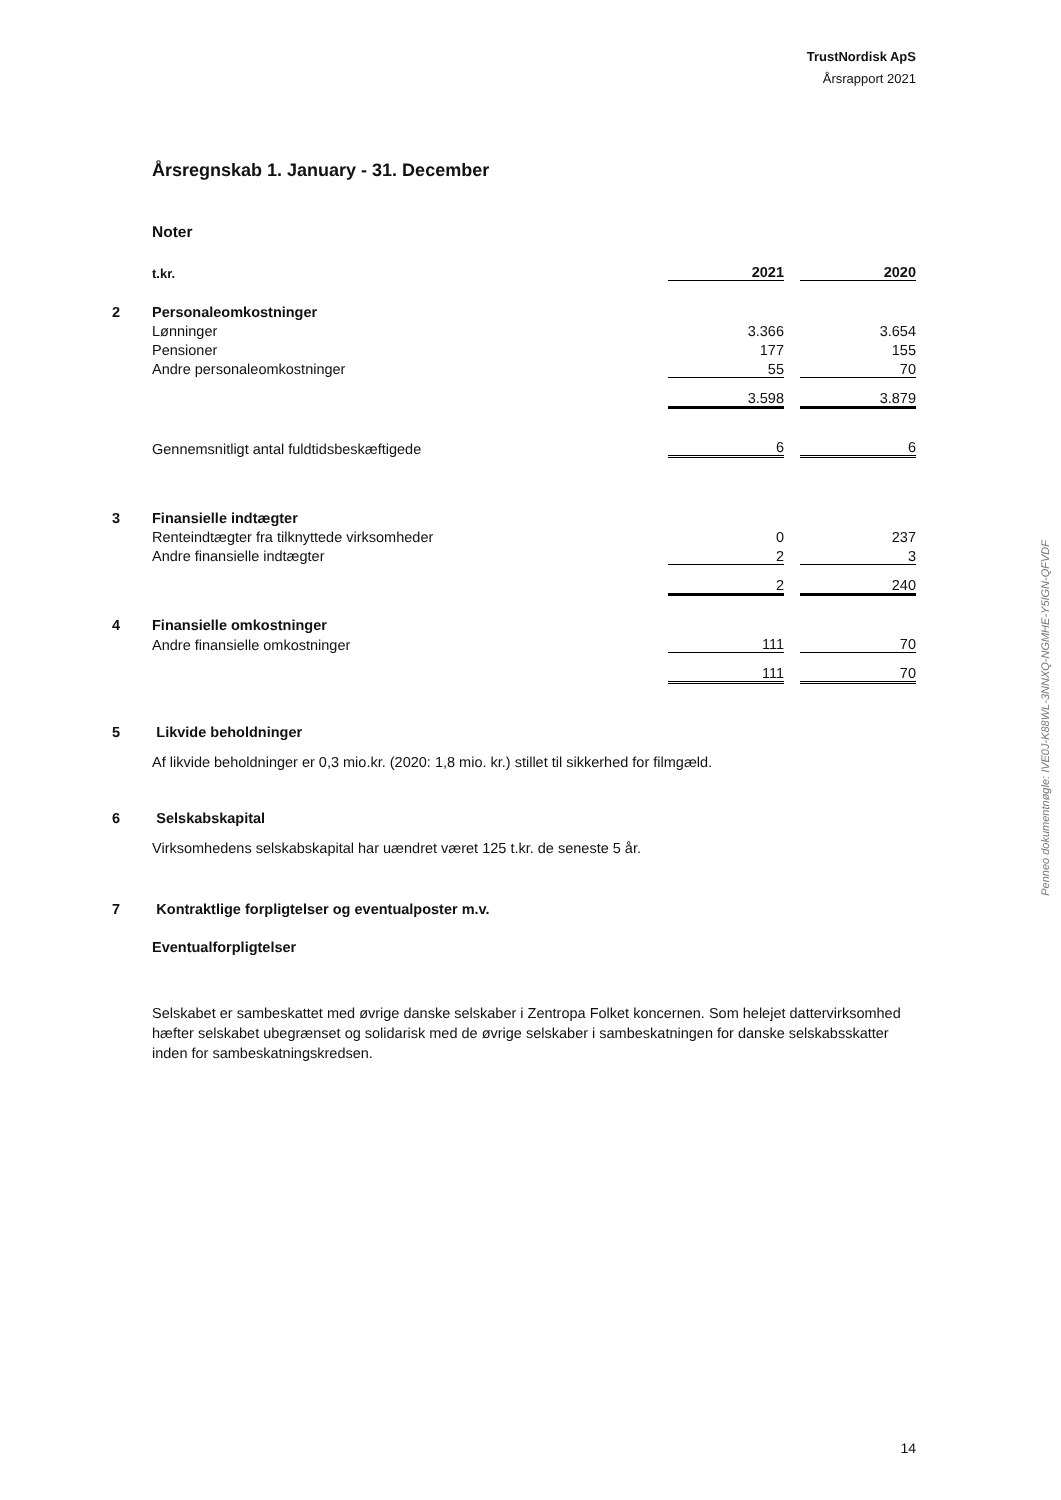TrustNordisk ApS
Årsrapport 2021
Årsregnskab 1. January - 31. December
Noter
| | t.kr. | 2021 | | 2020 |
| 2 | Personaleomkostninger | | | |
| | Lønninger | 3.366 | | 3.654 |
| | Pensioner | 177 | | 155 |
| | Andre personaleomkostninger | 55 | | 70 |
| | | 3.598 | | 3.879 |
| | Gennemsnitligt antal fuldtidsbeskæftigede | 6 | | 6 |
| 3 | Finansielle indtægter | | | |
| | Renteindtægter fra tilknyttede virksomheder | 0 | | 237 |
| | Andre finansielle indtægter | 2 | | 3 |
| | | 2 | | 240 |
| 4 | Finansielle omkostninger | | | |
| | Andre finansielle omkostninger | 111 | | 70 |
| | | 111 | | 70 |
5 Likvide beholdninger
Af likvide beholdninger er 0,3 mio.kr. (2020: 1,8 mio. kr.) stillet til sikkerhed for filmgæld.
6 Selskabskapital
Virksomhedens selskabskapital har uændret været 125 t.kr. de seneste 5 år.
7 Kontraktlige forpligtelser og eventualposter m.v.
Eventualforpligtelser
Selskabet er sambeskattet med øvrige danske selskaber i Zentropa Folket koncernen. Som helejet dattervirksomhed hæfter selskabet ubegrænset og solidarisk med de øvrige selskaber i sambeskatningen for danske selskabsskatter inden for sambeskatningskredsen.
Penneo dokumentnøgle: IVE0J-K88WL-3NNXQ-NGMHE-Y5IGN-QFVDF
14